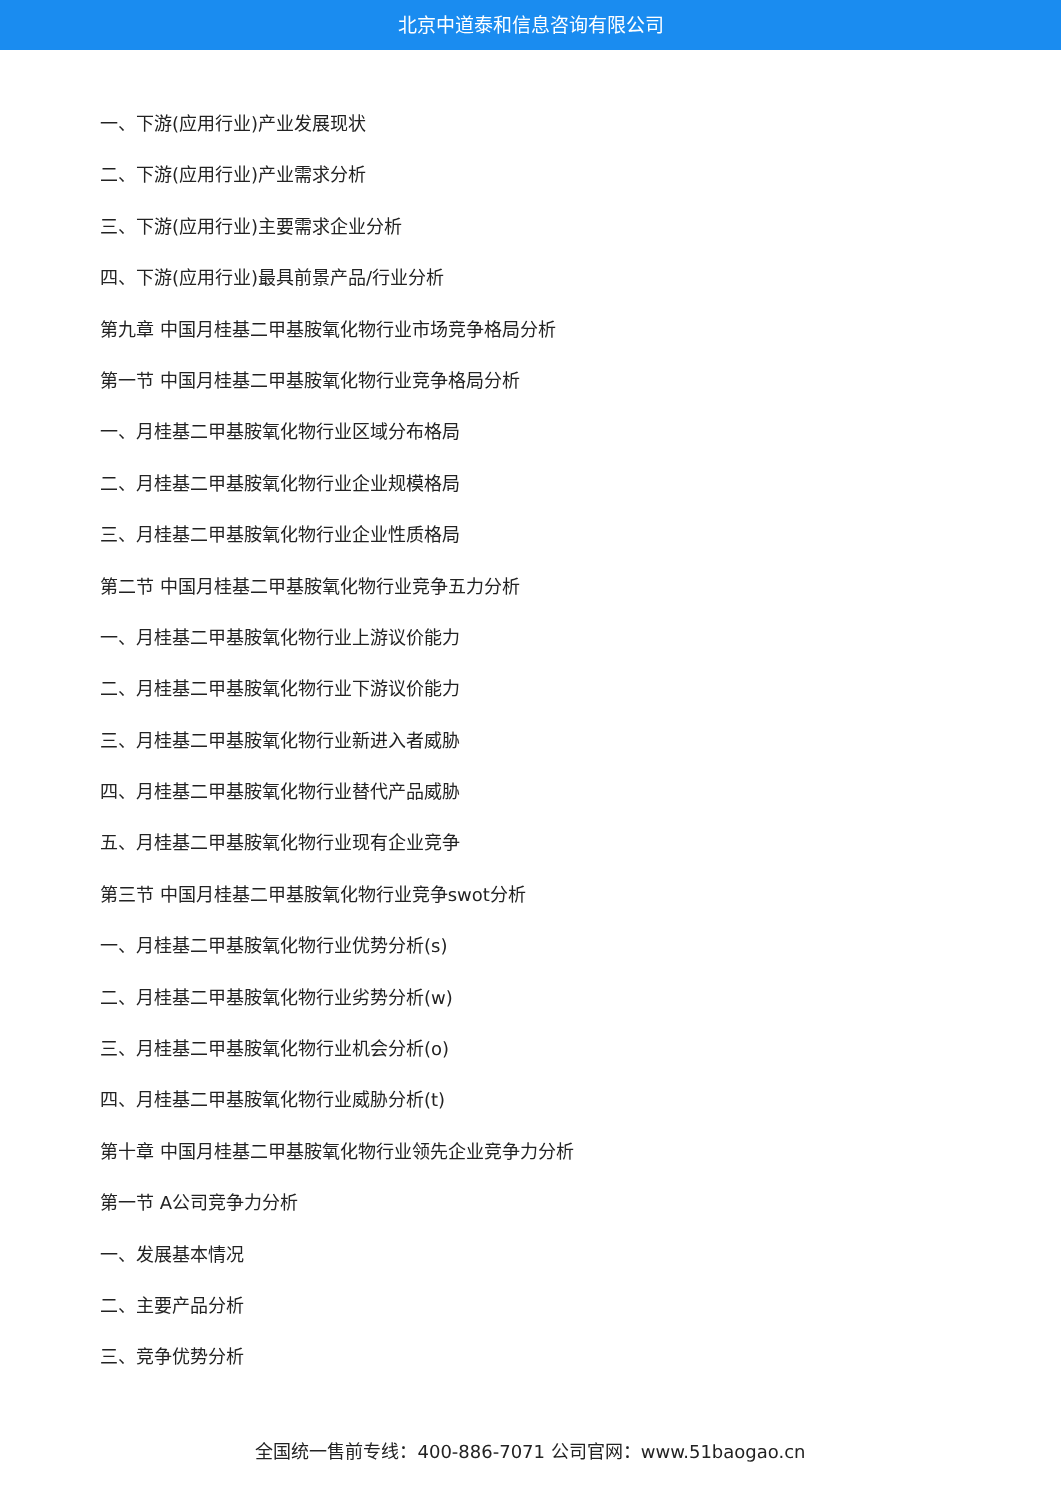北京中道泰和信息咨询有限公司
一、下游(应用行业)产业发展现状
二、下游(应用行业)产业需求分析
三、下游(应用行业)主要需求企业分析
四、下游(应用行业)最具前景产品/行业分析
第九章 中国月桂基二甲基胺氧化物行业市场竞争格局分析
第一节 中国月桂基二甲基胺氧化物行业竞争格局分析
一、月桂基二甲基胺氧化物行业区域分布格局
二、月桂基二甲基胺氧化物行业企业规模格局
三、月桂基二甲基胺氧化物行业企业性质格局
第二节 中国月桂基二甲基胺氧化物行业竞争五力分析
一、月桂基二甲基胺氧化物行业上游议价能力
二、月桂基二甲基胺氧化物行业下游议价能力
三、月桂基二甲基胺氧化物行业新进入者威胁
四、月桂基二甲基胺氧化物行业替代产品威胁
五、月桂基二甲基胺氧化物行业现有企业竞争
第三节 中国月桂基二甲基胺氧化物行业竞争swot分析
一、月桂基二甲基胺氧化物行业优势分析(s)
二、月桂基二甲基胺氧化物行业劣势分析(w)
三、月桂基二甲基胺氧化物行业机会分析(o)
四、月桂基二甲基胺氧化物行业威胁分析(t)
第十章 中国月桂基二甲基胺氧化物行业领先企业竞争力分析
第一节 A公司竞争力分析
一、发展基本情况
二、主要产品分析
三、竞争优势分析
全国统一售前专线：400-886-7071 公司官网：www.51baogao.cn